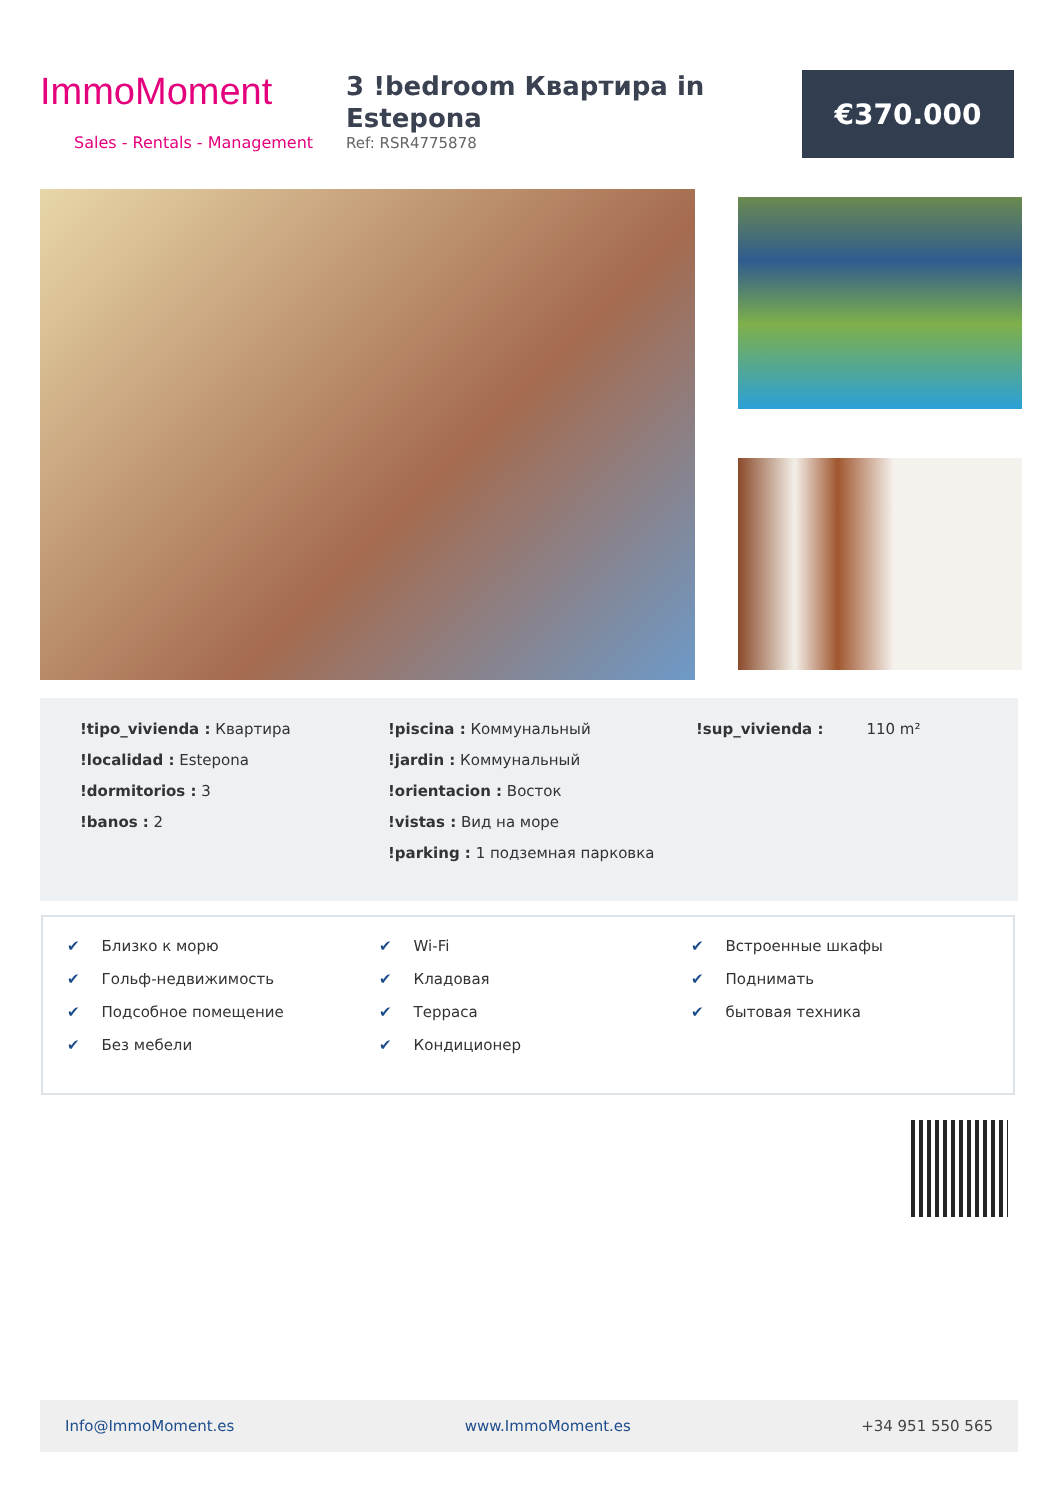ImmoMoment
Sales - Rentals - Management
3 !bedroom Квартира in Estepona
Ref: RSR4775878
€370.000
!tipo_vivienda : Квартира
!localidad : Estepona
!dormitorios : 3
!banos : 2
!piscina : Коммунальный
!jardin : Коммунальный
!orientacion : Восток
!vistas : Вид на море
!parking : 1 подземная парковка
!sup_vivienda : 110 m²
✔ Близко к морю
✔ Гольф-недвижимость
✔ Подсобное помещение
✔ Без мебели
✔ Wi-Fi
✔ Кладовая
✔ Терраса
✔ Кондиционер
✔ Встроенные шкафы
✔ Поднимать
✔ бытовая техника
Info@ImmoMoment.es www.ImmoMoment.es +34 951 550 565